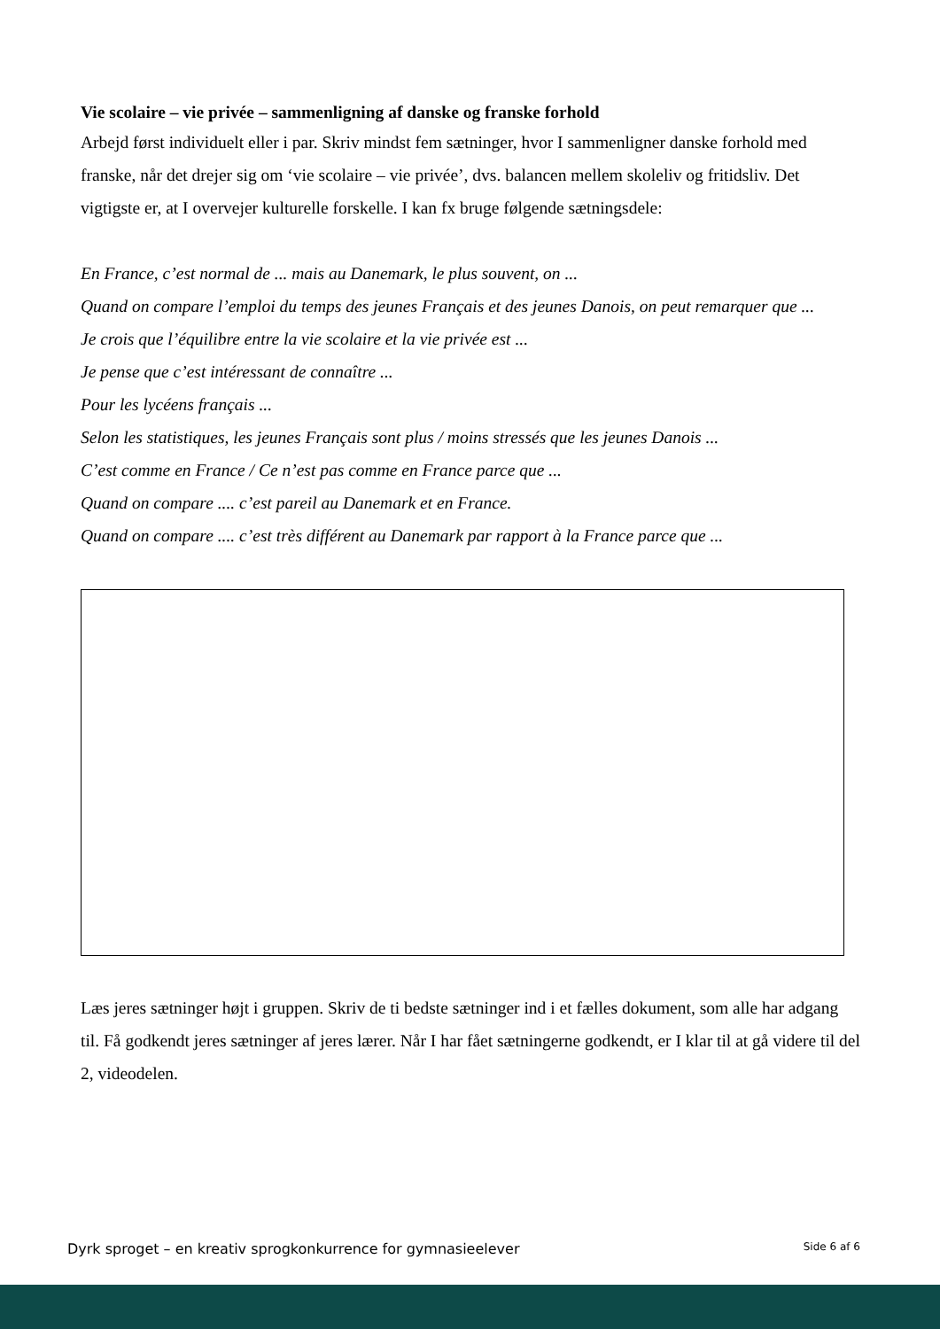Vie scolaire – vie privée – sammenligning af danske og franske forhold
Arbejd først individuelt eller i par. Skriv mindst fem sætninger, hvor I sammenligner danske forhold med franske, når det drejer sig om ‘vie scolaire – vie privée’, dvs. balancen mellem skoleliv og fritidsliv. Det vigtigste er, at I overvejer kulturelle forskelle. I kan fx bruge følgende sætningsdele:
En France, c’est normal de ... mais au Danemark, le plus souvent, on ...
Quand on compare l’emploi du temps des jeunes Français et des jeunes Danois, on peut remarquer que ...
Je crois que l’équilibre entre la vie scolaire et la vie privée est ...
Je pense que c’est intéressant de connaître ...
Pour les lycéens français ...
Selon les statistiques, les jeunes Français sont plus / moins stressés que les jeunes Danois ...
C’est comme en France / Ce n’est pas comme en France parce que ...
Quand on compare .... c’est pareil au Danemark et en France.
Quand on compare .... c’est très différent au Danemark par rapport à la France parce que ...
Læs jeres sætninger højt i gruppen. Skriv de ti bedste sætninger ind i et fælles dokument, som alle har adgang til. Få godkendt jeres sætninger af jeres lærer. Når I har fået sætningerne godkendt, er I klar til at gå videre til del 2, videodelen.
Dyrk sproget – en kreativ sprogkonkurrence for gymnasieelever Side 6 af 6